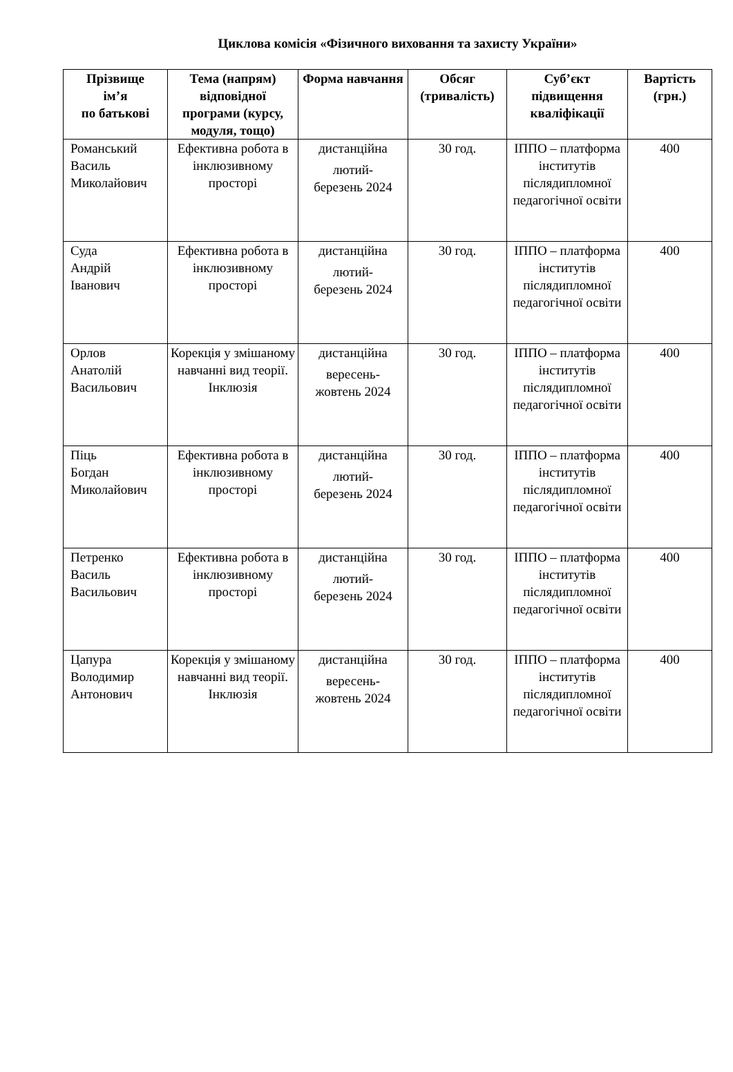Циклова комісія «Фізичного виховання та захисту України»
| Прізвище ім’я по батькові | Тема (напрям) відповідної програми (курсу, модуля, тощо) | Форма навчання | Обсяг (тривалість) | Суб’єкт підвищення кваліфікації | Вартість (грн.) |
| --- | --- | --- | --- | --- | --- |
| Романський Василь Миколайович | Ефективна робота в інклюзивному просторі | дистанційна лютий- березень 2024 | 30 год. | ІППО – платформа інститутів післядипломної педагогічної освіти | 400 |
| Суда Андрій Іванович | Ефективна робота в інклюзивному просторі | дистанційна лютий- березень 2024 | 30 год. | ІППО – платформа інститутів післядипломної педагогічної освіти | 400 |
| Орлов Анатолій Васильович | Корекція у змішаному навчанні вид теорії. Інклюзія | дистанційна вересень- жовтень 2024 | 30 год. | ІППО – платформа інститутів післядипломної педагогічної освіти | 400 |
| Піць Богдан Миколайович | Ефективна робота в інклюзивному просторі | дистанційна лютий- березень 2024 | 30 год. | ІППО – платформа інститутів післядипломної педагогічної освіти | 400 |
| Петренко Василь Васильович | Ефективна робота в інклюзивному просторі | дистанційна лютий- березень 2024 | 30 год. | ІППО – платформа інститутів післядипломної педагогічної освіти | 400 |
| Цапура Володимир Антонович | Корекція у змішаному навчанні вид теорії. Інклюзія | дистанційна вересень- жовтень 2024 | 30 год. | ІППО – платформа інститутів післядипломної педагогічної освіти | 400 |